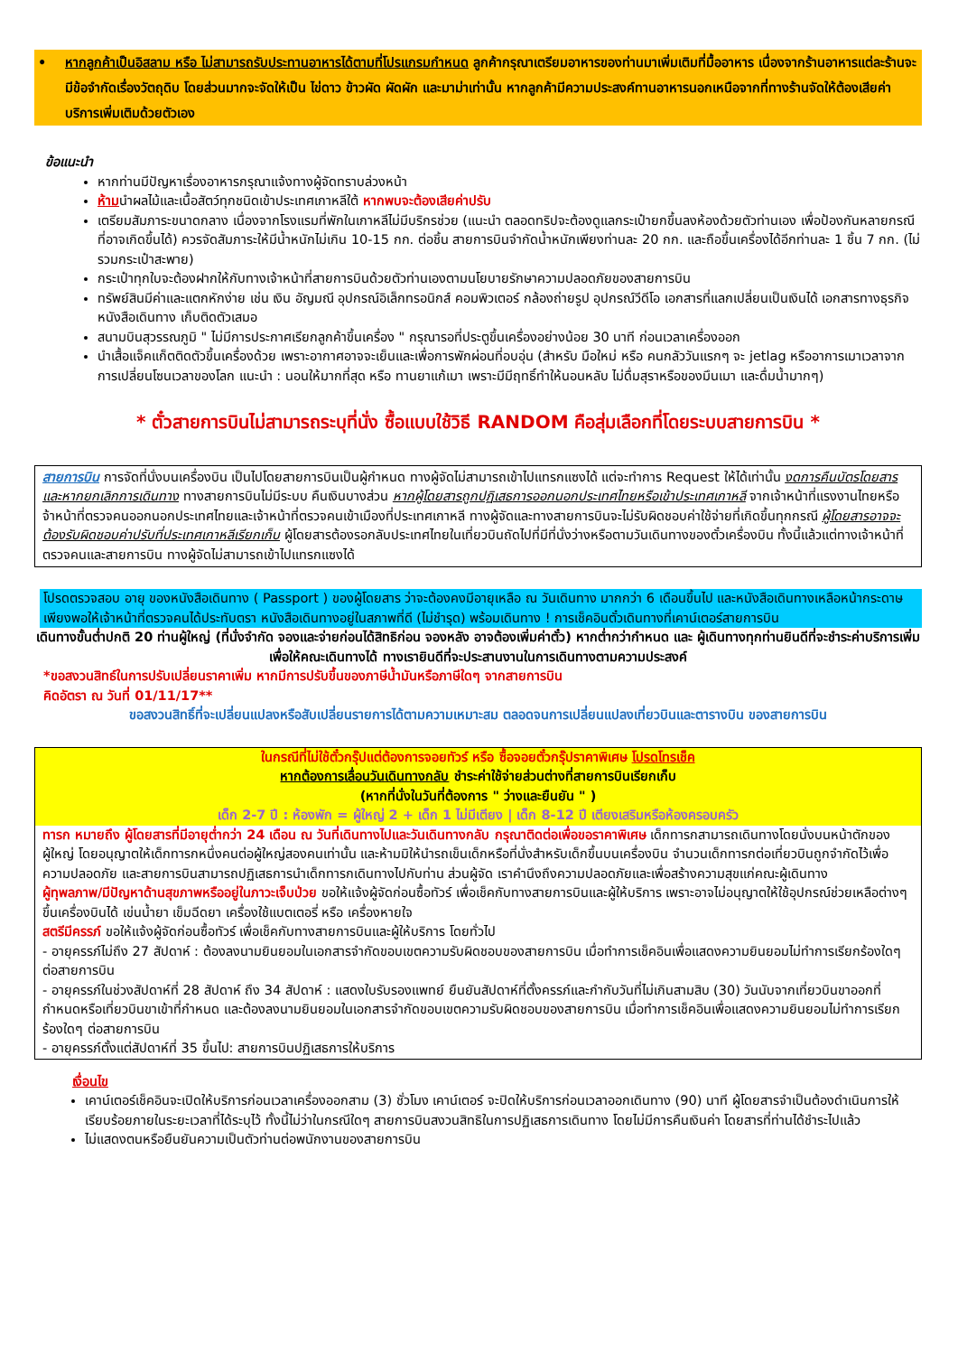• หากลูกค้าเป็นอิสลาม หรือ ไม่สามารถรับประทานอาหารได้ตามที่โปรแกรมกำหนด ลูกค้ากรุณาเตรียมอาหารของท่านมาเพิ่มเติมที่มื้ออาหาร เนื่องจากร้านอาหารแต่ละร้านจะมีข้อจำกัดเรื่องวัตถุดิบ โดยส่วนมากจะจัดให้เป็น ไข่ดาว ข้าวผัด ผัดผัก และมาม่าเท่านั้น หากลูกค้ามีความประสงค์ทานอาหารนอกเหนือจากที่ทางร้านจัดให้ต้องเสียค่าบริการเพิ่มเติมด้วยตัวเอง
ข้อแนะนำ
หากท่านมีปัญหาเรื่องอาหารกรุณาแจ้งทางผู้จัดทราบล่วงหน้า
ห้ามนำผลไม้และเนื้อสัตว์ทุกชนิดเข้าประเทศเกาหลีใต้ หากพบจะต้องเสียค่าปรับ
เตรียมสัมภาระขนาดกลาง เนื่องจากโรงแรมที่พักในเกาหลีไม่มีบริกรช่วย (แนะนำ ตลอดทริปจะต้องดูแลกระเป๋ายกขึ้นลงห้องด้วยตัวท่านเอง เพื่อป้องกันหลายกรณีที่อาจเกิดขึ้นได้) ควรจัดสัมภาระให้มีน้ำหนักไม่เกิน 10-15 กก. ต่อชิ้น สายการบินจำกัดน้ำหนักเพียงท่านละ 20 กก. และถือขึ้นเครื่องได้อีกท่านละ 1 ชิ้น 7 กก. (ไม่รวมกระเป๋าสะพาย)
กระเป๋าทุกใบจะต้องฝากให้กับทางเจ้าหน้าที่สายการบินด้วยตัวท่านเองตามนโยบายรักษาความปลอดภัยของสายการบิน
ทรัพย์สินมีค่าและแตกหักง่าย เช่น เงิน อัญมณี อุปกรณ์อิเล็กทรอนิกส์ คอมพิวเตอร์ กล้องถ่ายรูป อุปกรณ์วีดีโอ เอกสารที่แลกเปลี่ยนเป็นเงินได้ เอกสารทางธุรกิจ หนังสือเดินทาง เก็บติดตัวเสมอ
สนามบินสุวรรณภูมิ " ไม่มีการประกาศเรียกลูกค้าขึ้นเครื่อง " กรุณารอที่ประตูขึ้นเครื่องอย่างน้อย 30 นาที ก่อนเวลาเครื่องออก
นำเสื้อแจ็คแก็ตติดตัวขึ้นเครื่องด้วย เพราะอากาศอาจจะเย็นและเพื่อการพักผ่อนที่อบอุ่น (สำหรับ มือใหม่ หรือ คนกลัววันแรกๆ จะ jetlag หรืออาการเมาเวลาจากการเปลี่ยนโซนเวลาของโลก แนะนำ : นอนให้มากที่สุด หรือ ทานยาแก้เมา เพราะมีมีฤทธิ์ทำให้นอนหลับ ไม่ดื่มสุราหรือของมึนเมา และดื่มน้ำมากๆ)
* ตั๋วสายการบินไม่สามารถระบุที่นั่ง ซื้อแบบใช้วิธี RANDOM คือสุ่มเลือกที่โดยระบบสายการบิน *
สายการบิน การจัดที่นั่งบนเครื่องบิน เป็นไปโดยสายการบินเป็นผู้กำหนด ทางผู้จัดไม่สามารถเข้าไปแทรกแซงได้ แต่จะทำการ Request ให้ได้เท่านั้น งดการคืนบัตรโดยสาร และหากยกเลิกการเดินทาง ทางสายการบินไม่มีระบบ คืนเงินบางส่วน หากผู้โดยสารถูกปฏิเสธการออกนอกประเทศไทยหรือเข้าประเทศเกาหลี จากเจ้าหน้าที่แรงงานไทยหรือ จ้าหน้าที่ตรวจคนออกนอกประเทศไทยและเจ้าหน้าที่ตรวจคนเข้าเมืองที่ประเทศเกาหลี ทางผู้จัดและทางสายการบินจะไม่รับผิดชอบค่าใช้จ่ายที่เกิดขึ้นทุกกรณี ผู้โดยสารอาจจะต้องรับผิดชอบค่าปรับที่ประเทศเกาหลีเรียกเก็บ ผู้โดยสารต้องรอกลับประเทศไทยในเที่ยวบินถัดไปที่มีที่นั่งว่างหรือตามวันเดินทางของตั๋วเครื่องบิน ทั้งนี้แล้วแต่ทางเจ้าหน้าที่ตรวจคนและสายการบิน ทางผู้จัดไม่สามารถเข้าไปแทรกแซงได้
โปรดตรวจสอบ อายุ ของหนังสือเดินทาง ( Passport ) ของผู้โดยสาร ว่าจะต้องคงมีอายุเหลือ ณ วันเดินทาง มากกว่า 6 เดือนขึ้นไป และหนังสือเดินทางเหลือหน้ากระดาษเพียงพอให้เจ้าหน้าที่ตรวจคนได้ประทับตรา หนังสือเดินทางอยู่ในสภาพที่ดี (ไม่ชำรุด) พร้อมเดินทาง ! การเช็คอินตั๋วเดินทางที่เคาน์เตอร์สายการบิน
เดินทางขั้นต่ำปกติ 20 ท่านผู้ใหญ่ (ที่นั่งจำกัด จองและจ่ายก่อนได้สิทธิก่อน จองหลัง อาจต้องเพิ่มค่าตั๋ว) หากต่ำกว่ากำหนด และ ผู้เดินทางทุกท่านยินดีที่จะชำระค่าบริการเพิ่มเพื่อให้คณะเดินทางได้ ทางเรายินดีที่จะประสานงานในการเดินทางตามความประสงค์
*ขอสงวนสิทธ์ในการปรับเปลี่ยนราคาเพิ่ม หากมีการปรับขึ้นของภาษีน้ำมันหรือภาษีใดๆ จากสายการบิน
คิดอัตรา ณ วันที่ 01/11/17**
ขอสงวนสิทธิ์ที่จะเปลี่ยนแปลงหรือสับเปลี่ยนรายการได้ตามความเหมาะสม ตลอดจนการเปลี่ยนแปลงเที่ยวบินและตารางบิน ของสายการบิน
ในกรณีที่ไม่ใช้ตั๋วกรุ๊ปแต่ต้องการจอยทัวร์ หรือ ซื้อจอยตั๋วกรุ๊ปราคาพิเศษ โปรดโทรเช็ค
หากต้องการเลื่อนวันเดินทางกลับ ชำระค่าใช้จ่ายส่วนต่างที่สายการบินเรียกเก็บ
(หากที่นั่งในวันที่ต้องการ " ว่างและยืนยัน " )
เด็ก 2-7 ปี : ห้องพัก = ผู้ใหญ่ 2 + เด็ก 1 ไม่มีเตียง | เด็ก 8-12 ปี เตียงเสริมหรือห้องครอบครัว
ทารก หมายถึง ผู้โดยสารที่มีอายุต่ำกว่า 24 เดือน ณ วันที่เดินทางไปและวันเดินทางกลับ กรุณาติดต่อเพื่อขอราคาพิเศษ เด็กทารกสามารถเดินทางโดยนั่งบนหน้าตักของผู้ใหญ่ โดยอนุญาตให้เด็กทารกหนึ่งคนต่อผู้ใหญ่สองคนเท่านั้น และห้ามมิให้นำรถเข็นเด็กหรือที่นั่งสำหรับเด็กขึ้นบนเครื่องบิน จำนวนเด็กทารกต่อเที่ยวบินถูกจำกัดไว้เพื่อความปลอดภัย และสายการบินสามารถปฏิเสธการนำเด็กทารกเดินทางไปกับท่าน ส่วนผู้จัด เราคำนึงถึงความปลอดภัยและเพื่อสร้างความสุขแก่คณะผู้เดินทาง
ผู้ทุพลภาพ/มีปัญหาด้านสุขภาพหรืออยู่ในภาวะเจ็บป่วย ขอให้แจ้งผู้จัดก่อนซื้อทัวร์ เพื่อเช็คกับทางสายการบินและผู้ให้บริการ เพราะอาจไม่อนุญาตให้ใช้อุปกรณ์ช่วยเหลือต่างๆ ขึ้นเครื่องบินได้ เข่นน้ำยา เข็มฉีดยา เครื่องใช้แบตเตอรี่ หรือ เครื่องหายใจ
สตรีมีครรภ์ ขอให้แจ้งผู้จัดก่อนซื้อทัวร์ เพื่อเช็คกับทางสายการบินและผู้ให้บริการ โดยทั่วไป
- อายุครรภ์ไม่ถึง 27 สัปดาห์ : ต้องลงนามยินยอมในเอกสารจำกัดขอบเขตความรับผิดชอบของสายการบิน เมื่อทำการเช็คอินเพื่อแสดงความยินยอมไม่ทำการเรียกร้องใดๆ ต่อสายการบิน
- อายุครรภ์ในช่วงสัปดาห์ที่ 28 สัปดาห์ ถึง 34 สัปดาห์ : แสดงใบรับรองแพทย์ ยืนยันสัปดาห์ที่ตั้งครรภ์และกำกับวันที่ไม่เกินสามสิบ (30) วันนับจากเที่ยวบินขาออกที่กำหนดหรือเที่ยวบินขาเข้าที่กำหนด และต้องลงนามยินยอมในเอกสารจำกัดขอบเขตความรับผิดชอบของสายการบิน เมื่อทำการเช็คอินเพื่อแสดงความยินยอมไม่ทำการเรียกร้องใดๆ ต่อสายการบิน
- อายุครรภ์ตั้งแต่สัปดาห์ที่ 35 ขึ้นไป: สายการบินปฏิเสธการให้บริการ
เงื่อนไข
เคาน์เตอร์เช็คอินจะเปิดให้บริการก่อนเวลาเครื่องออกสาม (3) ชั่วโมง เคาน์เตอร์ จะปิดให้บริการก่อนเวลาออกเดินทาง (90) นาที ผู้โดยสารจำเป็นต้องดำเนินการให้เรียบร้อยภายในระยะเวลาที่ได้ระบุไว้ ทั้งนี้ไม่ว่าในกรณีใดๆ สายการบินสงวนสิทธิในการปฏิเสธการเดินทาง โดยไม่มีการคืนเงินค่า โดยสารที่ท่านได้ชำระไปแล้ว
ไม่แสดงตนหรือยืนยันความเป็นตัวท่านต่อพนักงานของสายการบิน